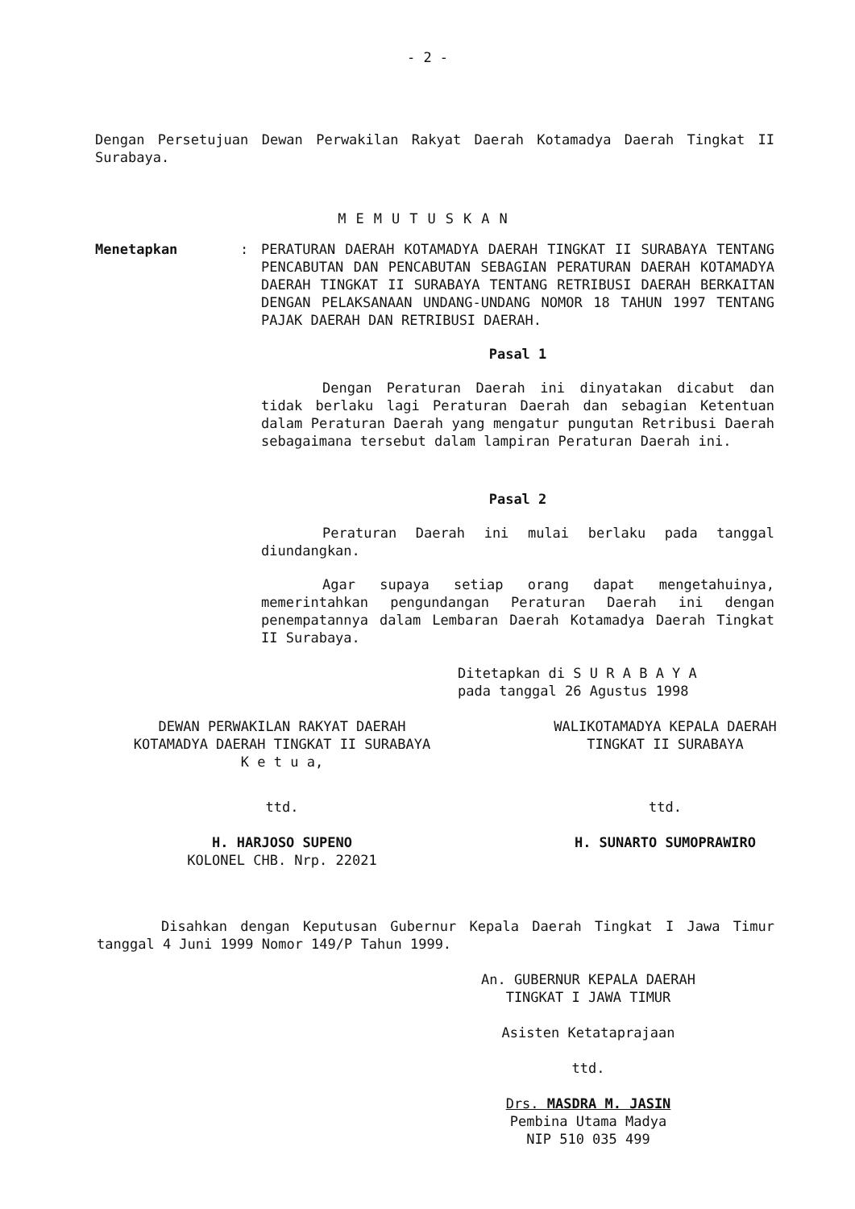- 2 -
Dengan Persetujuan Dewan Perwakilan Rakyat Daerah Kotamadya Daerah Tingkat II Surabaya.
MEMUTUSKAN
Menetapkan : PERATURAN DAERAH KOTAMADYA DAERAH TINGKAT II SURABAYA TENTANG PENCABUTAN DAN PENCABUTAN SEBAGIAN PERATURAN DAERAH KOTAMADYA DAERAH TINGKAT II SURABAYA TENTANG RETRIBUSI DAERAH BERKAITAN DENGAN PELAKSANAAN UNDANG-UNDANG NOMOR 18 TAHUN 1997 TENTANG PAJAK DAERAH DAN RETRIBUSI DAERAH.
Pasal 1
Dengan Peraturan Daerah ini dinyatakan dicabut dan tidak berlaku lagi Peraturan Daerah dan sebagian Ketentuan dalam Peraturan Daerah yang mengatur pungutan Retribusi Daerah sebagaimana tersebut dalam lampiran Peraturan Daerah ini.
Pasal 2
Peraturan Daerah ini mulai berlaku pada tanggal diundangkan.
Agar supaya setiap orang dapat mengetahuinya, memerintahkan pengundangan Peraturan Daerah ini dengan penempatannya dalam Lembaran Daerah Kotamadya Daerah Tingkat II Surabaya.
Ditetapkan di S U R A B A Y A
pada tanggal 26 Agustus 1998
DEWAN PERWAKILAN RAKYAT DAERAH
KOTAMADYA DAERAH TINGKAT II SURABAYA
K e t u a,
ttd.
H. HARJOSO SUPENO
KOLONEL CHB. Nrp. 22021
WALIKOTAMADYA KEPALA DAERAH
TINGKAT II SURABAYA
ttd.
H. SUNARTO SUMOPRAWIRO
Disahkan dengan Keputusan Gubernur Kepala Daerah Tingkat I Jawa Timur tanggal 4 Juni 1999 Nomor 149/P Tahun 1999.
An. GUBERNUR KEPALA DAERAH
TINGKAT I JAWA TIMUR
Asisten Ketataprajaan
ttd.
Drs. MASDRA M. JASIN
Pembina Utama Madya
NIP 510 035 499